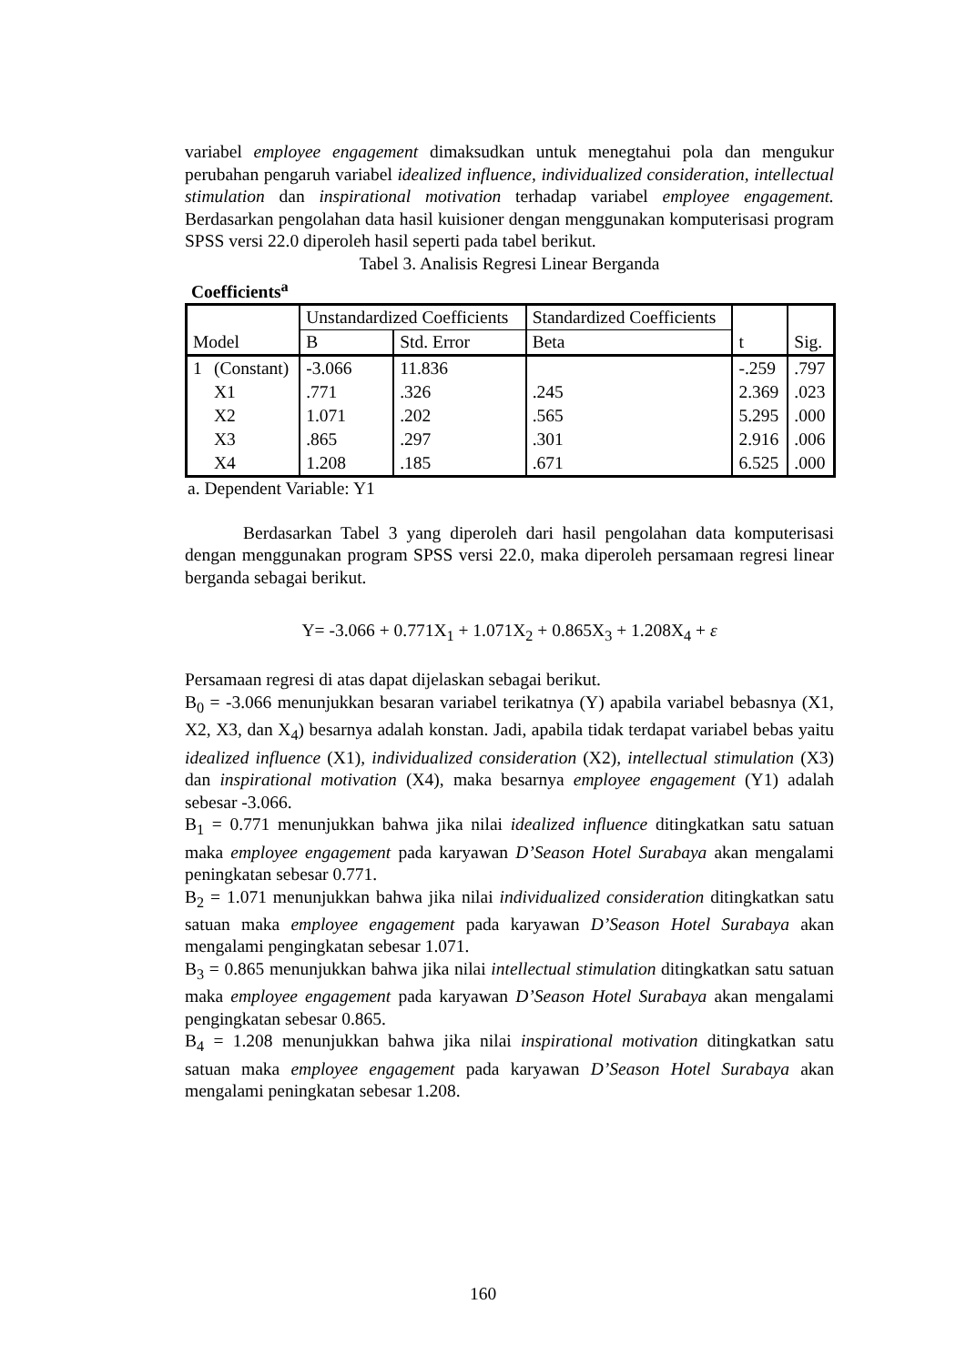variabel employee engagement dimaksudkan untuk menegtahui pola dan mengukur perubahan pengaruh variabel idealized influence, individualized consideration, intellectual stimulation dan inspirational motivation terhadap variabel employee engagement. Berdasarkan pengolahan data hasil kuisioner dengan menggunakan komputerisasi program SPSS versi 22.0 diperoleh hasil seperti pada tabel berikut.
Tabel 3. Analisis Regresi Linear Berganda
Coefficients<sup>a</sup>
| Model | | Unstandardized Coefficients | | Standardized Coefficients | t | Sig. |
| --- | --- | --- | --- | --- | --- | --- |
| | | B | Std. Error | Beta | | |
| 1 | (Constant) | -3.066 | 11.836 | | -.259 | .797 |
| | X1 | .771 | .326 | .245 | 2.369 | .023 |
| | X2 | 1.071 | .202 | .565 | 5.295 | .000 |
| | X3 | .865 | .297 | .301 | 2.916 | .006 |
| | X4 | 1.208 | .185 | .671 | 6.525 | .000 |
a. Dependent Variable: Y1
Berdasarkan Tabel 3 yang diperoleh dari hasil pengolahan data komputerisasi dengan menggunakan program SPSS versi 22.0, maka diperoleh persamaan regresi linear berganda sebagai berikut.
Y= -3.066 + 0.771X<sub>1</sub> + 1.071X<sub>2</sub> + 0.865X<sub>3</sub> + 1.208X<sub>4</sub> + ε
Persamaan regresi di atas dapat dijelaskan sebagai berikut.
B<sub>0</sub> = -3.066 menunjukkan besaran variabel terikatnya (Y) apabila variabel bebasnya (X1, X2, X3, dan X<sub>4</sub>) besarnya adalah konstan. Jadi, apabila tidak terdapat variabel bebas yaitu idealized influence (X1), individualized consideration (X2), intellectual stimulation (X3) dan inspirational motivation (X4), maka besarnya employee engagement (Y1) adalah sebesar -3.066.
B<sub>1</sub> = 0.771 menunjukkan bahwa jika nilai idealized influence ditingkatkan satu satuan maka employee engagement pada karyawan D’Season Hotel Surabaya akan mengalami peningkatan sebesar 0.771.
B<sub>2</sub> = 1.071 menunjukkan bahwa jika nilai individualized consideration ditingkatkan satu satuan maka employee engagement pada karyawan D’Season Hotel Surabaya akan mengalami pengingkatan sebesar 1.071.
B<sub>3</sub> = 0.865 menunjukkan bahwa jika nilai intellectual stimulation ditingkatkan satu satuan maka employee engagement pada karyawan D’Season Hotel Surabaya akan mengalami pengingkatan sebesar 0.865.
B<sub>4</sub> = 1.208 menunjukkan bahwa jika nilai inspirational motivation ditingkatkan satu satuan maka employee engagement pada karyawan D’Season Hotel Surabaya akan mengalami peningkatan sebesar 1.208.
160